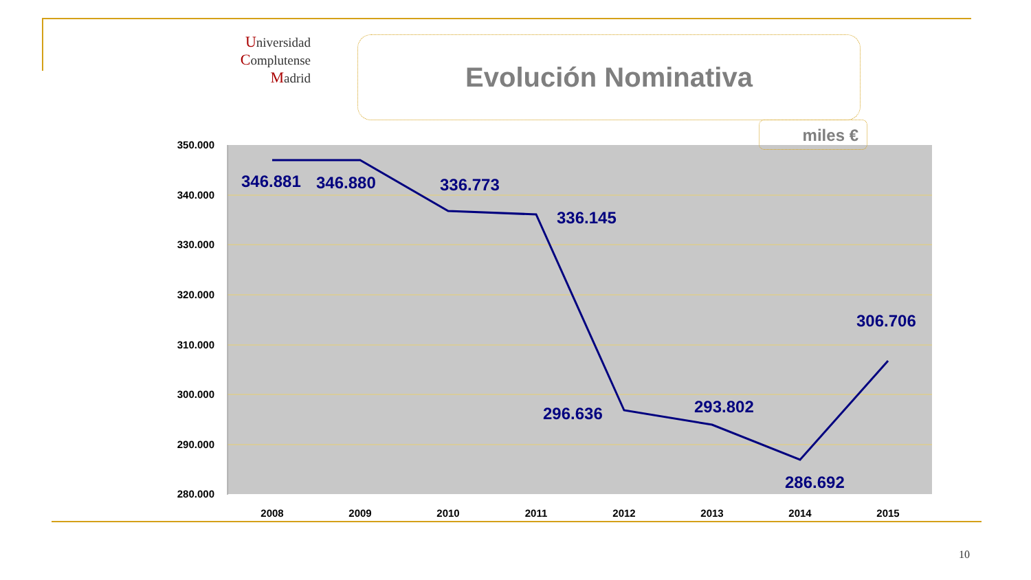Universidad
Complutense
Madrid
Evolución Nominativa
350.000
340.000
330.000
320.000
310.000
300.000
290.000
280.000
2008
2009
2010
2011
2012
2013
2014
2015
346.881
346.880
336.773
336.145
296.636
293.802
286.692
306.706
miles €
10